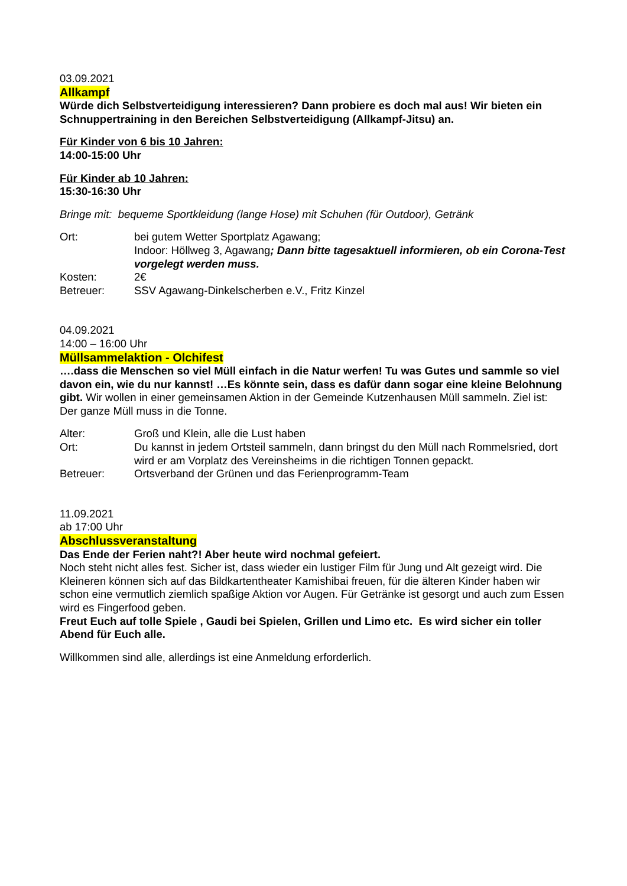03.09.2021
Allkampf
Würde dich Selbstverteidigung interessieren? Dann probiere es doch mal aus! Wir bieten ein Schnuppertraining in den Bereichen Selbstverteidigung (Allkampf-Jitsu) an.
Für Kinder von 6 bis 10 Jahren:
14:00-15:00 Uhr
Für Kinder ab 10 Jahren:
15:30-16:30 Uhr
Bringe mit: bequeme Sportkleidung (lange Hose) mit Schuhen (für Outdoor), Getränk
| Ort: | bei gutem Wetter Sportplatz Agawang; Indoor: Höllweg 3, Agawang ; Dann bitte tagesaktuell informieren, ob ein Corona-Test vorgelegt werden muss. |
| Kosten: | 2€ |
| Betreuer: | SSV Agawang-Dinkelscherben e.V., Fritz Kinzel |
04.09.2021
14:00 – 16:00 Uhr
Müllsammelaktion - Olchifest
….dass die Menschen so viel Müll einfach in die Natur werfen! Tu was Gutes und sammle so viel davon ein, wie du nur kannst! …Es könnte sein, dass es dafür dann sogar eine kleine Belohnung gibt. Wir wollen in einer gemeinsamen Aktion in der Gemeinde Kutzenhausen Müll sammeln. Ziel ist: Der ganze Müll muss in die Tonne.
| Alter: | Groß und Klein, alle die Lust haben |
| Ort: | Du kannst in jedem Ortsteil sammeln, dann bringst du den Müll nach Rommelsried, dort wird er am Vorplatz des Vereinsheims in die richtigen Tonnen gepackt. |
| Betreuer: | Ortsverband der Grünen und das Ferienprogramm-Team |
11.09.2021
ab 17:00 Uhr
Abschlussveranstaltung
Das Ende der Ferien naht?! Aber heute wird nochmal gefeiert.
Noch steht nicht alles fest. Sicher ist, dass wieder ein lustiger Film für Jung und Alt gezeigt wird. Die Kleineren können sich auf das Bildkartentheater Kamishibai freuen, für die älteren Kinder haben wir schon eine vermutlich ziemlich spaßige Aktion vor Augen. Für Getränke ist gesorgt und auch zum Essen wird es Fingerfood geben.
Freut Euch auf tolle Spiele , Gaudi bei Spielen, Grillen und Limo etc. Es wird sicher ein toller Abend für Euch alle.
Willkommen sind alle, allerdings ist eine Anmeldung erforderlich.